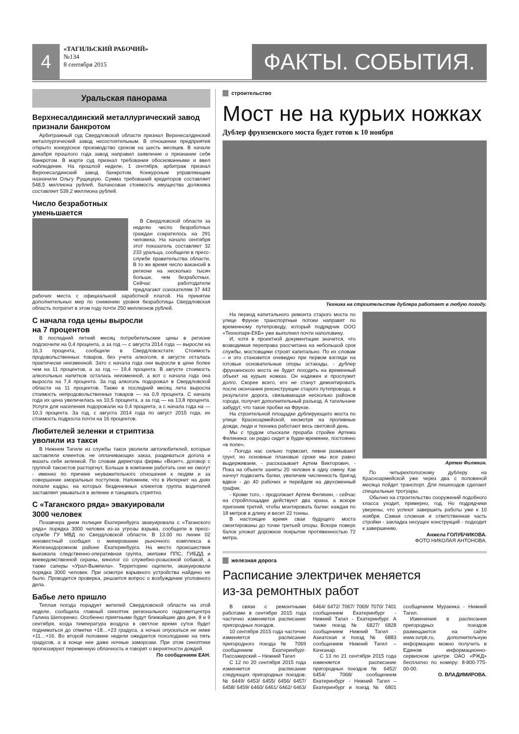4
«ТАГИЛЬСКИЙ РАБОЧИЙ»
№134
8 сентября 2015
ФАКТЫ. СОБЫТИЯ.
Уральская панорама
Верхнесалдинский металлургический завод признали банкротом
Арбитражный суд Свердловской области признал Верхнесалдинский металлургический завод несостоятельным. В отношении предприятия открыто конкурсное производство сроком на шесть месяцев. В начале декабря прошлого года завод направил заявление о признании себя банкротом. В марте суд признал требования обоснованными и ввел наблюдение. На прошлой неделе, 1 сентября, арбитраж признал Верхнесалдинский завод банкротом. Конкурсным управляющим назначили Ольгу Рущицкую. Сумма требований кредиторов составляет 548,5 миллиона рублей, балансовая стоимость имущества должника составляет 539,2 миллиона рублей.
Число безработных
уменьшается
В Свердловской области за неделю число безработных граждан сократилось на 291 человека. На начало сентября этот показатель составляет 32 233 уральца, сообщили в пресс-службе правительства области. В то же время число вакансий в регионе на несколько тысяч больше, чем безработных. Сейчас работодатели предлагают соискателям 37 443 рабочих места с официальной заработной платой. На принятие дополнительных мер по снижению уровня безработицы Свердловская область потратит в этом году почти 250 миллионов рублей.
С начала года цены выросли
на 7 процентов
В последний летний месяц потребительские цены в регионе подскочили на 0,4 процента, а за год — с августа 2014 года — выросли на 16,3 процента, сообщили в Свердловскстате. Стоимость продовольственных товаров, без учета алкоголя, в августе осталась практически неизменной. Зато с начала года они выросли в цене более чем на 11 процентов, а за год — 19,4 процента. В августе стоимость алкогольных напитков осталась неизменной, а вот с начала года она выросла на 7,4 процента. За год алкоголь подорожал в Свердловской области на 11 процентов. Также в последний месяц лета выросла стоимость непродовольственных товаров — на 0,9 процента. С начала года их цена увеличилась на 10,5 процента, а за год — на 13,8 процента. Услуги для населения подорожали на 0,4 процента, а с начала года на — 10,3 процента. За год, с августа 2014 года по август 2015 года, их стоимость подросла почти на 16 процентов.
Любителей зеленки и стриптиза
уволили из такси
В Нижнем Тагиле из службы такси уволили автолюбителей, которые заставляли клиентов, не оплачивающих заказ, раздеваться догола и мазать себя зеленкой. По словам директора фирмы «Везет», договор с группой таксистов расторгнут. Больше в компании работать они не смогут - именно по причине неуважительного отношения к людям и за совершение аморальных поступков. Напомним, что в Интернет на днях попали кадры, на которых безденежных клиентов группа водителей заставляет умываться в зеленке и танцевать стриптиз.
С «Таганского ряда» эвакуировали
3000 человек
Позавчера днем полиция Екатеринбурга эвакуировала с «Таганского ряда» порядка 3000 человек из-за угрозы взрыва, сообщили в пресс-службе ГУ МВД по Свердловской области. В 13.00 по линии 02 неизвестный сообщил о минировании рыночного комплекса в Железнодорожном районе Екатеринбурга. На место происшествия выезжала следственно-оперативная группа, экипажи ППС, ГИБДД и вневедомственной охраны, кинолог со служебно-розыскной собакой, а также саперы «Урал-Вымпела». Территорию оцепили, эвакуировали порядка 3000 человек. При осмотре взрывного устройства найдено не было. Проводится проверка, решается вопрос о возбуждении уголовного дела.
Бабье лето пришло
Теплая погода порадует жителей Свердловской области на этой неделе, сообщила главный синоптик регионального гидрометцентра Галина Шепоренко. Особенно приятными будут ближайшие два дня, 8 и 9 сентября, когда температура воздуха в светлое время суток будет подниматься до отметки +18…+23 градуса, а ночью опускаться не ниже +11…+16. Во второй половине недели ожидается похолодание на пять градусов, а в конце нее даже ночные заморозки. При этом синоптики прогнозируют переменную облачность и говорят о вероятности дождей.
По сообщениям ЕАН.
строительство
Мост не на курьих ножках
Дублер фрунзенского моста будет готов к 10 ноября
Техника на строительстве дублера работает в любую погоду.
На период капитального ремонта старого моста по улице Фрунзе транспортные потоки направят по временному путепроводу, который подрядчик ООО «Технопарк-ЕКБ» уже выполнил почти наполовину.
И, хотя в проектной документации значится, что возводимая переправа рассчитана на небольшой срок службы, мостовщики строят капитально. По их словам – и это становится очевидно при первом взгляде на готовые основательные опоры эстакады, - дублер фрунзенского моста не будет походить на временный объект на курьих ножках. Он надежен и прослужит долго. Скорее всего, его не станут демонтировать после окончания реконструкции старого путепровода, в результате дорога, связывающая несколько районов города, получит дополнительный разъезд. А тагильчане забудут, что такое пробки на Фрунзе.
На строительной площадке дублирующего моста по улице Красноармейской, несмотря на проливные дожди, люди и техника работают весь световой день.
Мы с трудом отыскали прораба стройки Артема Филянина: он редко сидит в будке-времянке, постоянно «в поле».
- Погода нас сильно тормозит, ливни размывают грунт, но основные плановые сроки мы все равно выдерживаем, - рассказывает Артем Викторович. - Пока на объекте заняты 20 человек в одну смену. Как начнут подвозить балки, увеличим численность бригад вдвое - до 40 рабочих и перейдем на двухсменный график.
- Кроме того, - продолжает Артем Филянин, - сейчас на стройплощадке действуют два крана, а вскоре пригоним третий, чтобы монтировать балки: каждая по 18 метров в длину и весит 22 тонны.
В настоящее время сваи будущего моста смонтированы до точки третьей опоры. Вскоре поверх балок уложат дорожное покрытие протяженностью 72 метра.
Артем Филянин.
По четырехполосному дублеру на Красноармейской уже через два с половиной месяца пойдет транспорт. Для пешеходов сделают специальные тротуары.
Обычно на строительство сооружений подобного класса уходит, примерно, год. Но подрядчики уверены, что успеют завершить работы уже к 10 ноября. Самая сложная и ответственная часть стройки - закладка несущих конструкций - подходит к завершению.
Анжела ГОЛУБЧИКОВА.
ФОТО НИКОЛАЯ АНТОНОВА.
железная дорога
Расписание электричек меняется
из-за ремонтных работ
В связи с ремонтными работами в сентябре 2015 года частично изменяется расписание пригородных поездов.
10 сентября 2015 года частично изменяется расписание пригородного поезда № 7069 сообщением Екатеринбург-Пассажирский – Нижний Тагил
С 12 по 20 сентября 2015 года изменяется расписание следующих пригородных поездов: № 6449/ 6453/ 6455/ 6456/ 6457/ 6458/ 6459/ 6460/ 6461/ 6462/ 6463/ 6464/ 6472/ 7067/ 7069/ 7070/ 7401 сообщением Екатеринбург - Нижний Тагил - Екатеринбург. А также поезд № 6827/ 6828 сообщением Нижний Тагил - Азиатская и поезд № 6883 сообщением Нижний Тагил – Качканар.
С 13 по 21 сентября 2015 года изменяется расписание пригородных поездов № 6452/ 6454/ 7068/ сообщением Екатеринбург - Нижний Тагил – Екатеринбург и поезд № 6801 сообщением Мурзинка - Нижний Тагил.
Изменения в расписании пригородных поездов размещаются на сайте www.svrpk.ru, дополнительную информацию можно получить в Едином информационно-сервисном центре ОАО «РЖД» бесплатно по номеру: 8-800-775-00-00.
О. ВЛАДИМИРОВА.